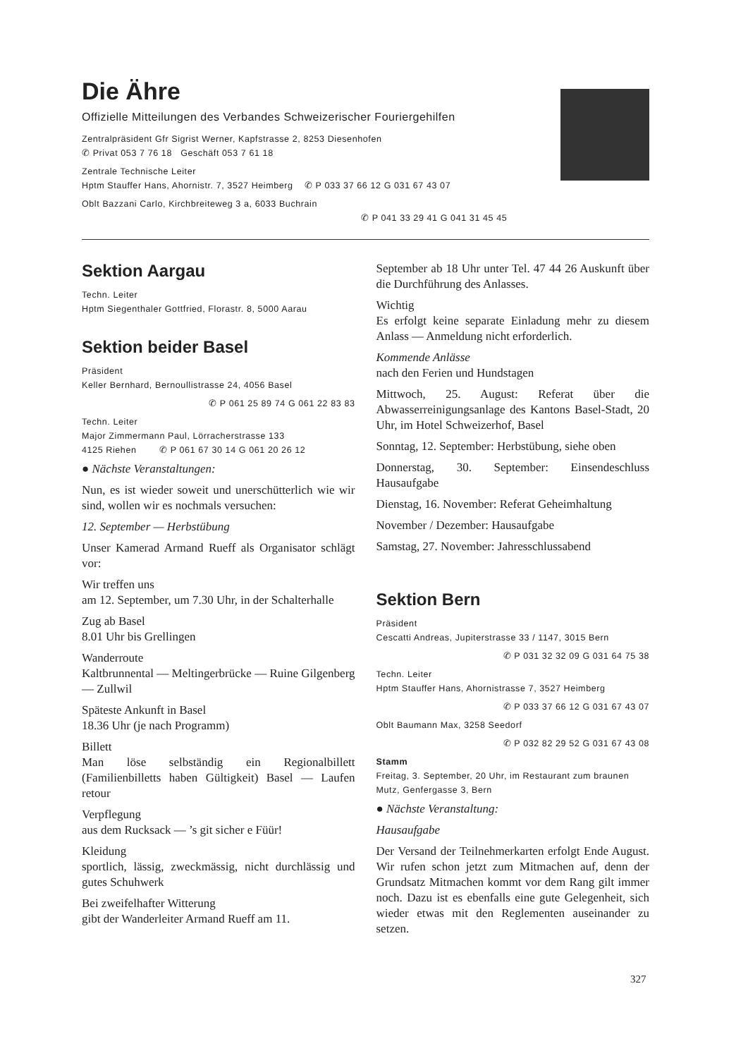Die Ähre
Offizielle Mitteilungen des Verbandes Schweizerischer Fouriergehilfen
Zentralpräsident Gfr Sigrist Werner, Kapfstrasse 2, 8253 Diesenhofen
✆ Privat 053 7 76 18 Geschäft 053 7 61 18
Zentrale Technische Leiter
Hptm Stauffer Hans, Ahornistr. 7, 3527 Heimberg ✆ P 033 37 66 12 G 031 67 43 07
Oblt Bazzani Carlo, Kirchbreiteweg 3 a, 6033 Buchrain
✆ P 041 33 29 41 G 041 31 45 45
Sektion Aargau
Techn. Leiter
Hptm Siegenthaler Gottfried, Florastr. 8, 5000 Aarau
Sektion beider Basel
Präsident
Keller Bernhard, Bernoullistrasse 24, 4056 Basel
✆ P 061 25 89 74 G 061 22 83 83
Techn. Leiter
Major Zimmermann Paul, Lörracherstrasse 133
4125 Riehen ✆ P 061 67 30 14 G 061 20 26 12
● Nächste Veranstaltungen:
Nun, es ist wieder soweit und unerschütterlich wie wir sind, wollen wir es nochmals versuchen:
12. September — Herbstübung
Unser Kamerad Armand Rueff als Organisator schlägt vor:
Wir treffen uns
am 12. September, um 7.30 Uhr, in der Schalterhalle
Zug ab Basel
8.01 Uhr bis Grellingen
Wanderroute
Kaltbrunnental — Meltingerbrücke — Ruine Gilgenberg — Zullwil
Späteste Ankunft in Basel
18.36 Uhr (je nach Programm)
Billett
Man löse selbständig ein Regionalbillett (Familienbilletts haben Gültigkeit) Basel — Laufen retour
Verpflegung
aus dem Rucksack — ’s git sicher e Füür!
Kleidung
sportlich, lässig, zweckmässig, nicht durchlässig und gutes Schuhwerk
Bei zweifelhafter Witterung
gibt der Wanderleiter Armand Rueff am 11.
September ab 18 Uhr unter Tel. 47 44 26 Auskunft über die Durchführung des Anlasses.
Wichtig
Es erfolgt keine separate Einladung mehr zu diesem Anlass — Anmeldung nicht erforderlich.
Kommende Anlässe
nach den Ferien und Hundstagen
Mittwoch, 25. August: Referat über die Abwasserreinigungsanlage des Kantons Basel-Stadt, 20 Uhr, im Hotel Schweizerhof, Basel
Sonntag, 12. September: Herbstübung, siehe oben
Donnerstag, 30. September: Einsendeschluss Hausaufgabe
Dienstag, 16. November: Referat Geheimhaltung
November / Dezember: Hausaufgabe
Samstag, 27. November: Jahresschlussabend
Sektion Bern
Präsident
Cescatti Andreas, Jupiterstrasse 33 / 1147, 3015 Bern
✆ P 031 32 32 09 G 031 64 75 38
Techn. Leiter
Hptm Stauffer Hans, Ahornistrasse 7, 3527 Heimberg
✆ P 033 37 66 12 G 031 67 43 07
Oblt Baumann Max, 3258 Seedorf
✆ P 032 82 29 52 G 031 67 43 08
Stamm
Freitag, 3. September, 20 Uhr, im Restaurant zum braunen Mutz, Genfergasse 3, Bern
● Nächste Veranstaltung:
Hausaufgabe
Der Versand der Teilnehmerkarten erfolgt Ende August. Wir rufen schon jetzt zum Mitmachen auf, denn der Grundsatz Mitmachen kommt vor dem Rang gilt immer noch. Dazu ist es ebenfalls eine gute Gelegenheit, sich wieder etwas mit den Reglementen auseinander zu setzen.
327